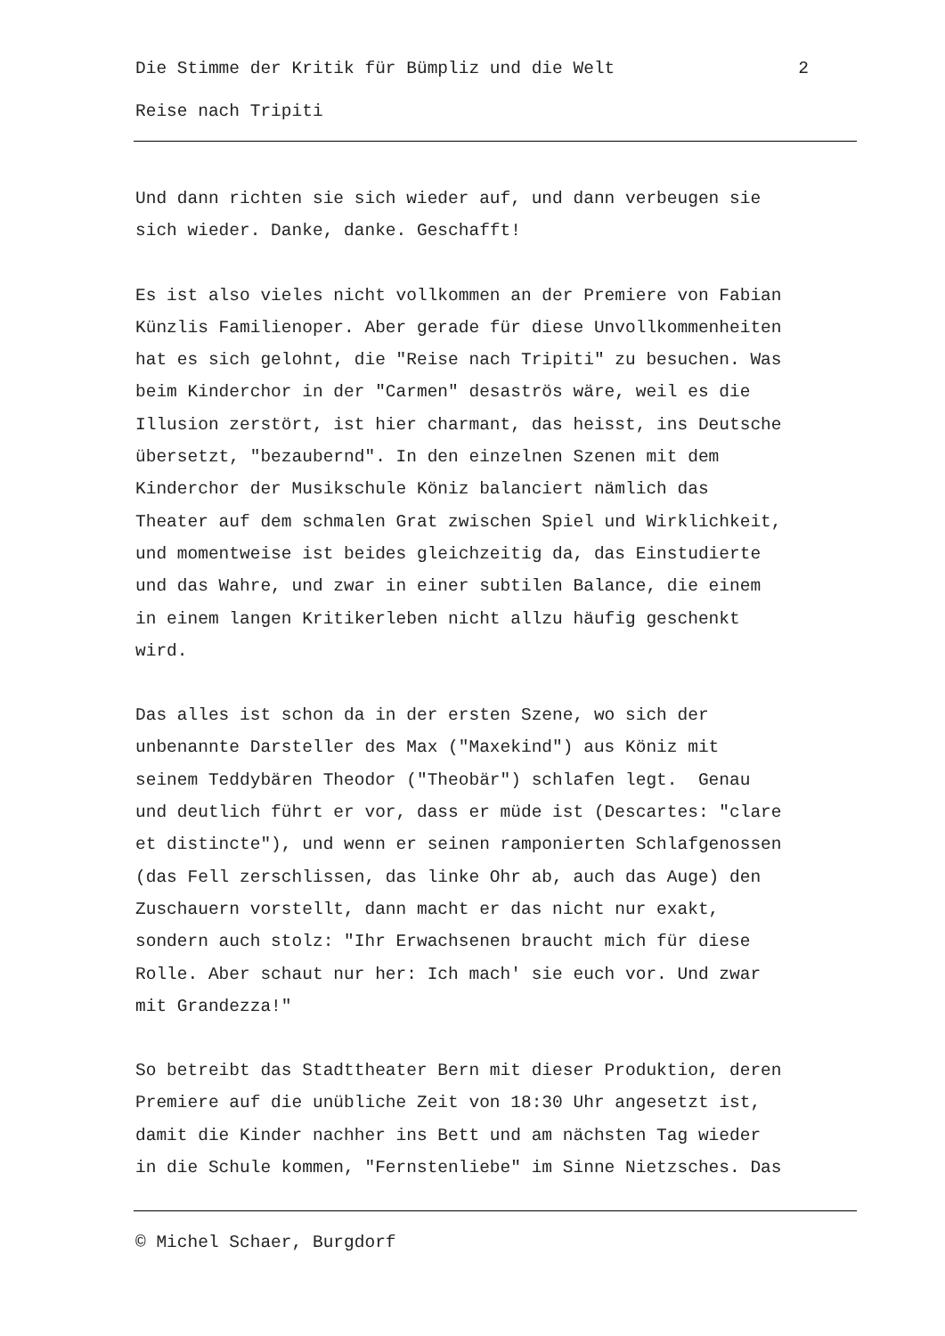Die Stimme der Kritik für Bümpliz und die Welt 2
Reise nach Tripiti
Und dann richten sie sich wieder auf, und dann verbeugen sie sich wieder. Danke, danke. Geschafft!
Es ist also vieles nicht vollkommen an der Premiere von Fabian Künzlis Familienoper. Aber gerade für diese Unvollkommenheiten hat es sich gelohnt, die "Reise nach Tripiti" zu besuchen. Was beim Kinderchor in der "Carmen" desaströs wäre, weil es die Illusion zerstört, ist hier charmant, das heisst, ins Deutsche übersetzt, "bezaubernd". In den einzelnen Szenen mit dem Kinderchor der Musikschule Köniz balanciert nämlich das Theater auf dem schmalen Grat zwischen Spiel und Wirklichkeit, und momentweise ist beides gleichzeitig da, das Einstudierte und das Wahre, und zwar in einer subtilen Balance, die einem in einem langen Kritikerleben nicht allzu häufig geschenkt wird.
Das alles ist schon da in der ersten Szene, wo sich der unbenannte Darsteller des Max ("Maxekind") aus Köniz mit seinem Teddybären Theodor ("Theobär") schlafen legt. Genau und deutlich führt er vor, dass er müde ist (Descartes: "clare et distincte"), und wenn er seinen ramponierten Schlafgenossen (das Fell zerschlissen, das linke Ohr ab, auch das Auge) den Zuschauern vorstellt, dann macht er das nicht nur exakt, sondern auch stolz: "Ihr Erwachsenen braucht mich für diese Rolle. Aber schaut nur her: Ich mach' sie euch vor. Und zwar mit Grandezza!"
So betreibt das Stadttheater Bern mit dieser Produktion, deren Premiere auf die unübliche Zeit von 18:30 Uhr angesetzt ist, damit die Kinder nachher ins Bett und am nächsten Tag wieder in die Schule kommen, "Fernstenliebe" im Sinne Nietzsches. Das
© Michel Schaer, Burgdorf